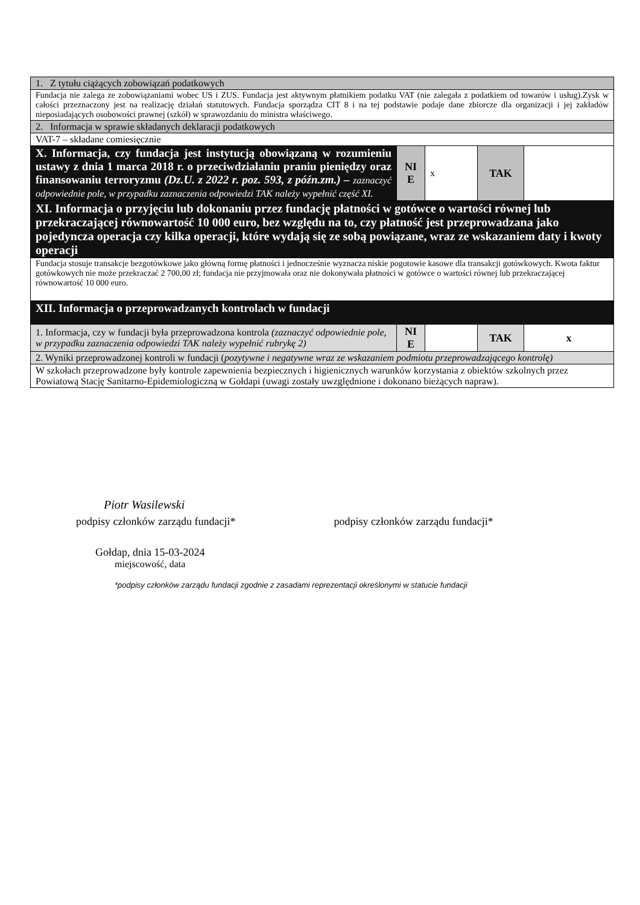| 1. Z tytułu ciążących zobowiązań podatkowych | | | | |
| Fundacja nie zalega ze zobowiązaniami wobec US i ZUS. Fundacja jest aktywnym płatnikiem podatku VAT (nie zalegała z podatkiem od towarów i usług).Zysk w całości przeznaczony jest na realizację działań statutowych. Fundacja sporządza CIT 8 i na tej podstawie podaje dane zbiorcze dla organizacji i jej zakładów nieposiadających osobowości prawnej (szkół) w sprawozdaniu do ministra właściwego. | | | | |
| 2. Informacja w sprawie składanych deklaracji podatkowych | | | | |
| VAT-7 – składane comiesięcznie | | | | |
| X. Informacja, czy fundacja jest instytucją obowiązaną w rozumieniu ustawy z dnia 1 marca 2018 r. o przeciwdziałaniu praniu pieniędzy oraz finansowaniu terroryzmu (Dz.U. z 2022 r. poz. 593, z późn.zm.) – zaznaczyć odpowiednie pole, w przypadku zaznaczenia odpowiedzi TAK należy wypełnić część XI. | NI E | x | TAK | |
| XI. Informacja o przyjęciu lub dokonaniu przez fundację płatności w gotówce o wartości równej lub przekraczającej równowartość 10 000 euro, bez względu na to, czy płatność jest przeprowadzana jako pojedyncza operacja czy kilka operacji, które wydają się ze sobą powiązane, wraz ze wskazaniem daty i kwoty operacji | | | | |
| Fundacja stosuje transakcje bezgotówkowe jako główną formę płatności i jednocześnie wyznacza niskie pogotowie kasowe dla transakcji gotówkowych. Kwota faktur gotówkowych nie może przekraczać 2 700,00 zł; fundacja nie przyjmowała oraz nie dokonywała płatności w gotówce o wartości równej lub przekraczającej równowartość 10 000 euro. | | | | |
| XII. Informacja o przeprowadzanych kontrolach w fundacji | | | | |
| 1. Informacja, czy w fundacji była przeprowadzona kontrola (zaznaczyć odpowiednie pole, w przypadku zaznaczenia odpowiedzi TAK należy wypełnić rubrykę 2) | NI E | | TAK | x |
| 2. Wyniki przeprowadzonej kontroli w fundacji ( pozytywne i negatywne wraz ze wskazaniem podmiotu przeprowadzającego kontrolę) | | | | |
| W szkołach przeprowadzone były kontrole zapewnienia bezpiecznych i higienicznych warunków korzystania z obiektów szkolnych przez Powiatową Stację Sanitarno-Epidemiologiczną w Gołdapi (uwagi zostały uwzględnione i dokonano bieżących napraw). | | | | |
Piotr Wasilewski
podpisy członków zarządu fundacji* podpisy członków zarządu fundacji*
Gołdap, dnia 15-03-2024
miejscowość, data
*podpisy członków zarządu fundacji zgodnie z zasadami reprezentacji określonymi w statucie fundacji